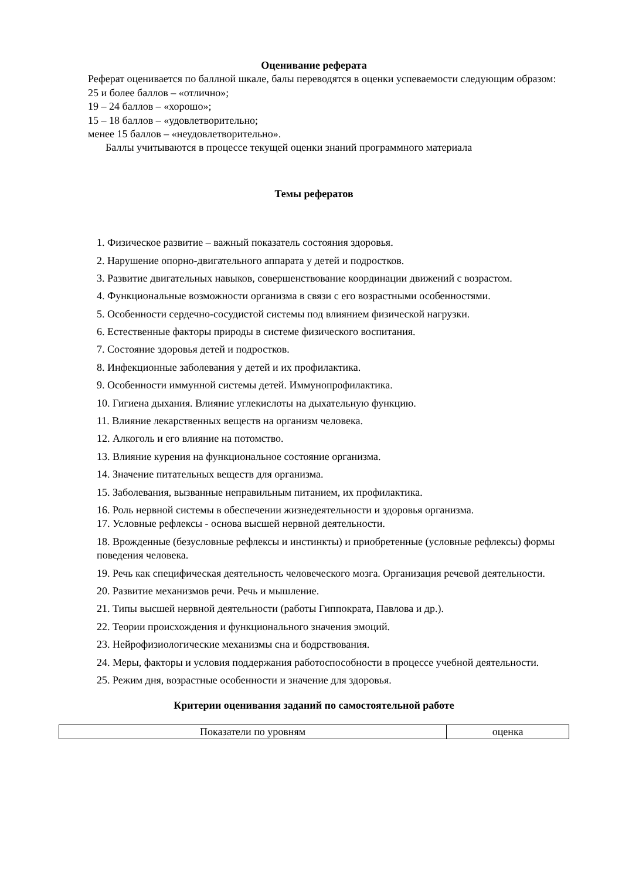Оценивание реферата
Реферат оценивается по баллной шкале, балы переводятся в оценки успеваемости следующим образом:
25 и более баллов – «отлично»;
19 – 24 баллов – «хорошо»;
15 – 18 баллов – «удовлетворительно;
менее 15 баллов – «неудовлетворительно».
Баллы учитываются в процессе текущей оценки знаний программного материала
Темы рефератов
1. Физическое развитие – важный показатель состояния здоровья.
2. Нарушение опорно-двигательного аппарата у детей и подростков.
3. Развитие двигательных навыков, совершенствование координации движений с возрастом.
4. Функциональные возможности организма в связи с его возрастными особенностями.
5. Особенности сердечно-сосудистой системы под влиянием физической нагрузки.
6. Естественные факторы природы в системе физического воспитания.
7. Состояние здоровья детей и подростков.
8. Инфекционные заболевания у детей и их профилактика.
9. Особенности иммунной системы детей. Иммунопрофилактика.
10. Гигиена дыхания. Влияние углекислоты на дыхательную функцию.
11. Влияние лекарственных веществ на организм человека.
12. Алкоголь и его влияние на потомство.
13. Влияние курения на функциональное состояние организма.
14. Значение питательных веществ для организма.
15. Заболевания, вызванные неправильным питанием, их профилактика.
16. Роль нервной системы в обеспечении жизнедеятельности и здоровья организма.
17. Условные рефлексы - основа высшей нервной деятельности.
18. Врожденные (безусловные рефлексы и инстинкты) и приобретенные (условные рефлексы) формы поведения человека.
19. Речь как специфическая деятельность человеческого мозга. Организация речевой деятельности.
20. Развитие механизмов речи. Речь и мышление.
21. Типы высшей нервной деятельности (работы Гиппократа, Павлова и др.).
22. Теории происхождения и функционального значения эмоций.
23. Нейрофизиологические механизмы сна и бодрствования.
24. Меры, факторы и условия поддержания работоспособности в процессе учебной деятельности.
25. Режим дня, возрастные особенности и значение для здоровья.
Критерии оценивания заданий по самостоятельной работе
| Показатели по уровням | оценка |